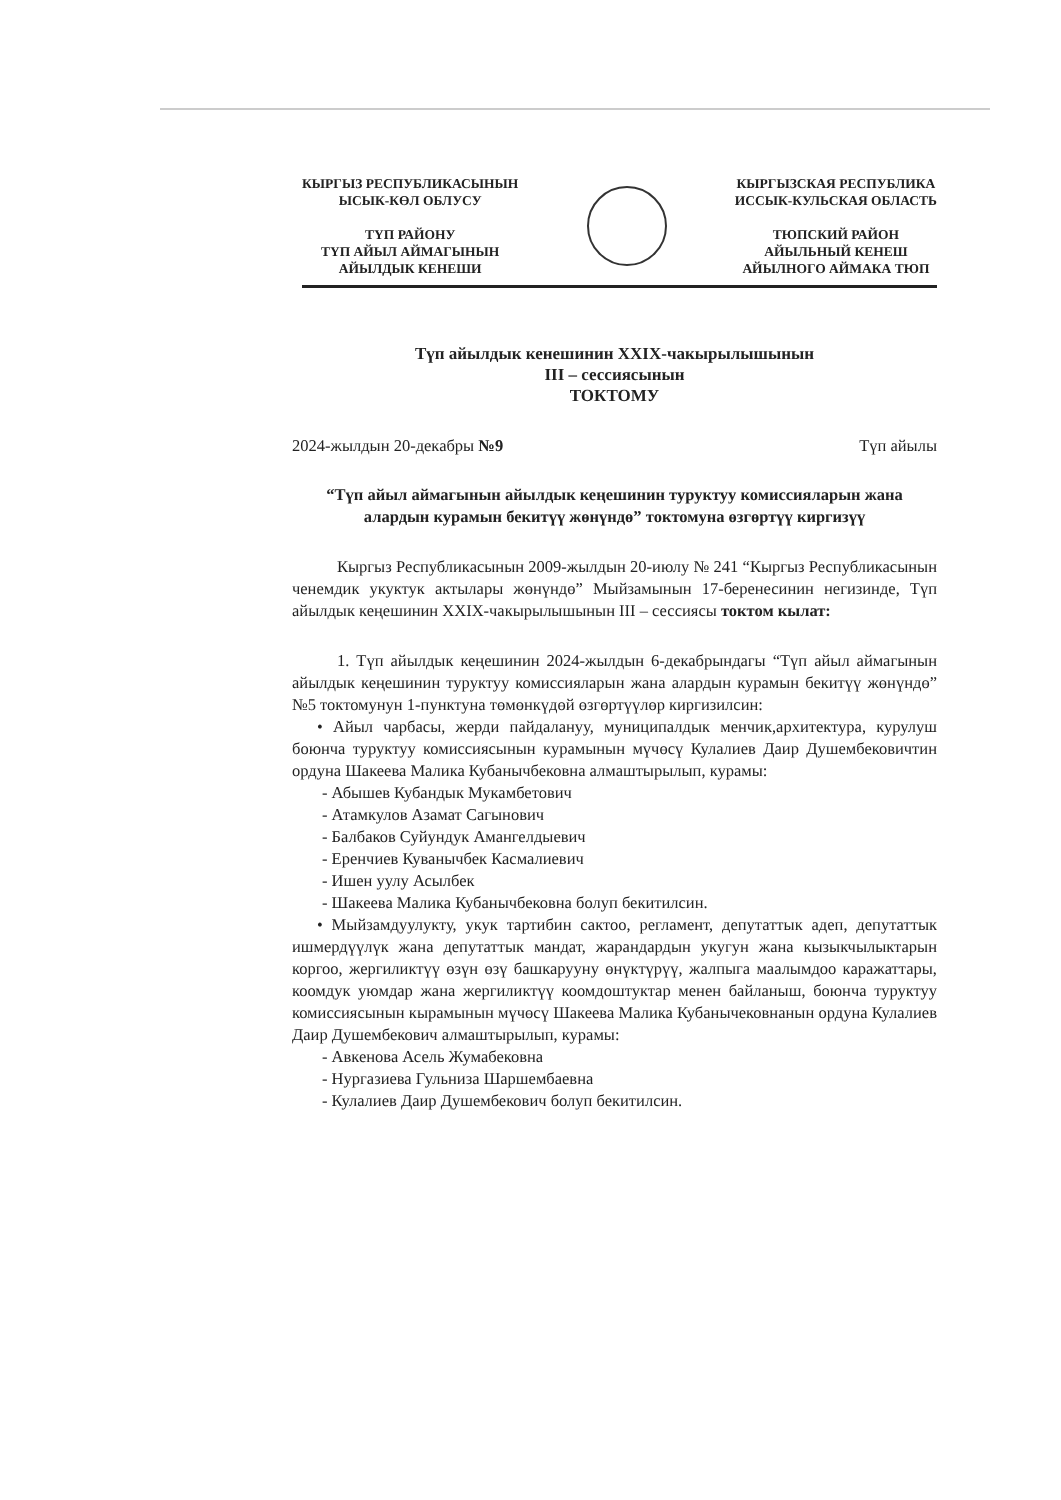КЫРГЫЗ РЕСПУБЛИКАСЫНЫН
ЫСЫК-КӨЛ ОБЛУСУ
ТҮП РАЙОНУ
ТҮП АЙЫЛ АЙМАГЫНЫН
АЙЫЛДЫК КЕНЕШИ
КЫРГЫЗСКАЯ РЕСПУБЛИКА
ИССЫК-КУЛЬСКАЯ ОБЛАСТЬ
ТЮПСКИЙ РАЙОН
АЙЫЛЬНЫЙ КЕНЕШ
АЙЫЛНОГО АЙМАКА ТЮП
Түп айылдык кенешинин XXIX-чакырылышынын
III – сессиясынын
ТОКТОМУ
2024-жылдын 20-декабры №9 Түп айылы
“Түп айыл аймагынын айылдык кеңешинин туруктуу комиссияларын жана алардын курамын бекитүү жөнүндө” токтомуна өзгөртүү киргизүү
Кыргыз Республикасынын 2009-жылдын 20-июлу № 241 “Кыргыз Республикасынын ченемдик укуктук актылары жөнүндө” Мыйзамынын 17-беренесинин негизинде, Түп айылдык кеңешинин XXIX-чакырылышынын III – сессиясы токтом кылат:
1. Түп айылдык кеңешинин 2024-жылдын 6-декабрындагы “Түп айыл аймагынын айылдык кеңешинин туруктуу комиссияларын жана алардын курамын бекитүү жөнүндө” №5 токтомунун 1-пунктуна төмөнкүдөй өзгөртүүлөр киргизилсин:
• Айыл чарбасы, жерди пайдалануу, муниципалдык менчик,архитектура, курулуш боюнча туруктуу комиссиясынын курамынын мүчөсү Кулалиев Даир Душембековичтин ордуна Шакеева Малика Кубанычбековна алмаштырылып, курамы:
- Абышев Кубандык Мукамбетович
- Атамкулов Азамат Сагынович
- Балбаков Суйундук Амангелдыевич
- Еренчиев Куванычбек Касмалиевич
- Ишен уулу Асылбек
- Шакеева Малика Кубанычбековна болуп бекитилсин.
• Мыйзамдуулукту, укук тартибин сактоо, регламент, депутаттык адеп, депутаттык ишмердүүлүк жана депутаттык мандат, жарандардын укугун жана кызыкчылыктарын коргоо, жергиликтүү өзүн өзү башкарууну өнүктүрүү, жалпыга маалымдоо каражаттары, коомдук уюмдар жана жергиликтүү коомдоштуктар менен байланыш, боюнча туруктуу комиссиясынын кырамынын мүчөсү Шакеева Малика Кубанычековнанын ордуна Кулалиев Даир Душембекович алмаштырылып, курамы:
- Авкенова Асель Жумабековна
- Нургазиева Гульниза Шаршембаевна
- Кулалиев Даир Душембекович болуп бекитилсин.